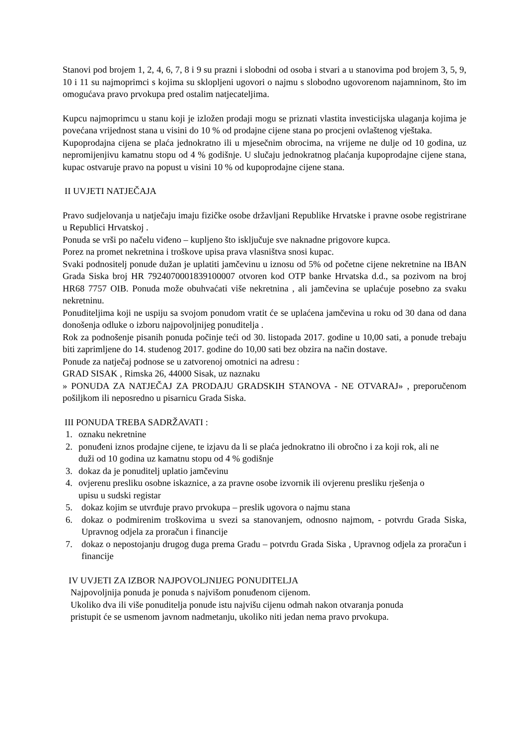Stanovi pod brojem 1, 2, 4, 6, 7, 8 i 9 su prazni i slobodni od osoba i stvari a u stanovima pod brojem 3, 5, 9, 10 i 11 su najmoprimci s kojima su sklopljeni ugovori o najmu s slobodno ugovorenom najamninom, što im omogućava pravo prvokupa pred ostalim natjecateljima.
Kupcu najmoprimcu u stanu koji je izložen prodaji mogu se priznati vlastita investicijska ulaganja kojima je povećana vrijednost stana u visini do 10 % od prodajne cijene stana po procjeni ovlaštenog vještaka.
Kupoprodajna cijena se plaća jednokratno ili u mjesečnim obrocima, na vrijeme ne dulje od 10 godina, uz nepromijenjivu kamatnu stopu od 4 % godišnje. U slučaju jednokratnog plaćanja kupoprodajne cijene stana, kupac ostvaruje pravo na popust u visini 10 % od kupoprodajne cijene stana.
II UVJETI NATJEČAJA
Pravo sudjelovanja u natječaju imaju fizičke osobe državljani Republike Hrvatske i pravne osobe registrirane u Republici Hrvatskoj .
Ponuda se vrši po načelu viđeno – kupljeno što isključuje sve naknadne prigovore kupca.
Porez na promet nekretnina i troškove upisa prava vlasništva snosi kupac.
Svaki podnositelj ponude dužan je uplatiti jamčevinu u iznosu od 5% od početne cijene nekretnine na IBAN Grada Siska broj HR 7924070001839100007 otvoren kod OTP banke Hrvatska d.d., sa pozivom na broj HR68 7757 OIB. Ponuda može obuhvaćati više nekretnina , ali jamčevina se uplaćuje posebno za svaku nekretninu.
Ponuditeljima koji ne uspiju sa svojom ponudom vratit će se uplaćena jamčevina u roku od 30 dana od dana donošenja odluke o izboru najpovoljnijeg ponuditelja .
Rok za podnošenje pisanih ponuda počinje teći od 30. listopada 2017. godine u 10,00 sati, a ponude trebaju biti zaprimljene do 14. studenog 2017. godine do 10,00 sati bez obzira na način dostave.
Ponude za natječaj podnose se u zatvorenoj omotnici na adresu :
GRAD SISAK , Rimska 26, 44000 Sisak, uz naznaku
» PONUDA ZA NATJEČAJ ZA PRODAJU GRADSKIH STANOVA - NE OTVARAJ» , preporučenom pošiljkom ili neposredno u pisarnicu Grada Siska.
III PONUDA TREBA SADRŽAVATI :
1. oznaku nekretnine
2. ponuđeni iznos prodajne cijene, te izjavu da li se plaća jednokratno ili obročno i za koji rok, ali ne duži od 10 godina uz kamatnu stopu od 4 % godišnje
3. dokaz da je ponuditelj uplatio jamčevinu
4. ovjerenu presliku osobne iskaznice, a za pravne osobe izvornik ili ovjerenu presliku rješenja o upisu u sudski registar
5. dokaz kojim se utvrđuje pravo prvokupa – preslik ugovora o najmu stana
6. dokaz o podmirenim troškovima u svezi sa stanovanjem, odnosno najmom, - potvrdu Grada Siska, Upravnog odjela za proračun i financije
7. dokaz o nepostojanju drugog duga prema Gradu – potvrdu Grada Siska , Upravnog odjela za proračun i financije
IV UVJETI ZA IZBOR NAJPOVOLJNIJEG PONUDITELJA
Najpovoljnija ponuda je ponuda s najvišom ponuđenom cijenom.
Ukoliko dva ili više ponuditelja ponude istu najvišu cijenu odmah nakon otvaranja ponuda pristupit će se usmenom javnom nadmetanju, ukoliko niti jedan nema pravo prvokupa.